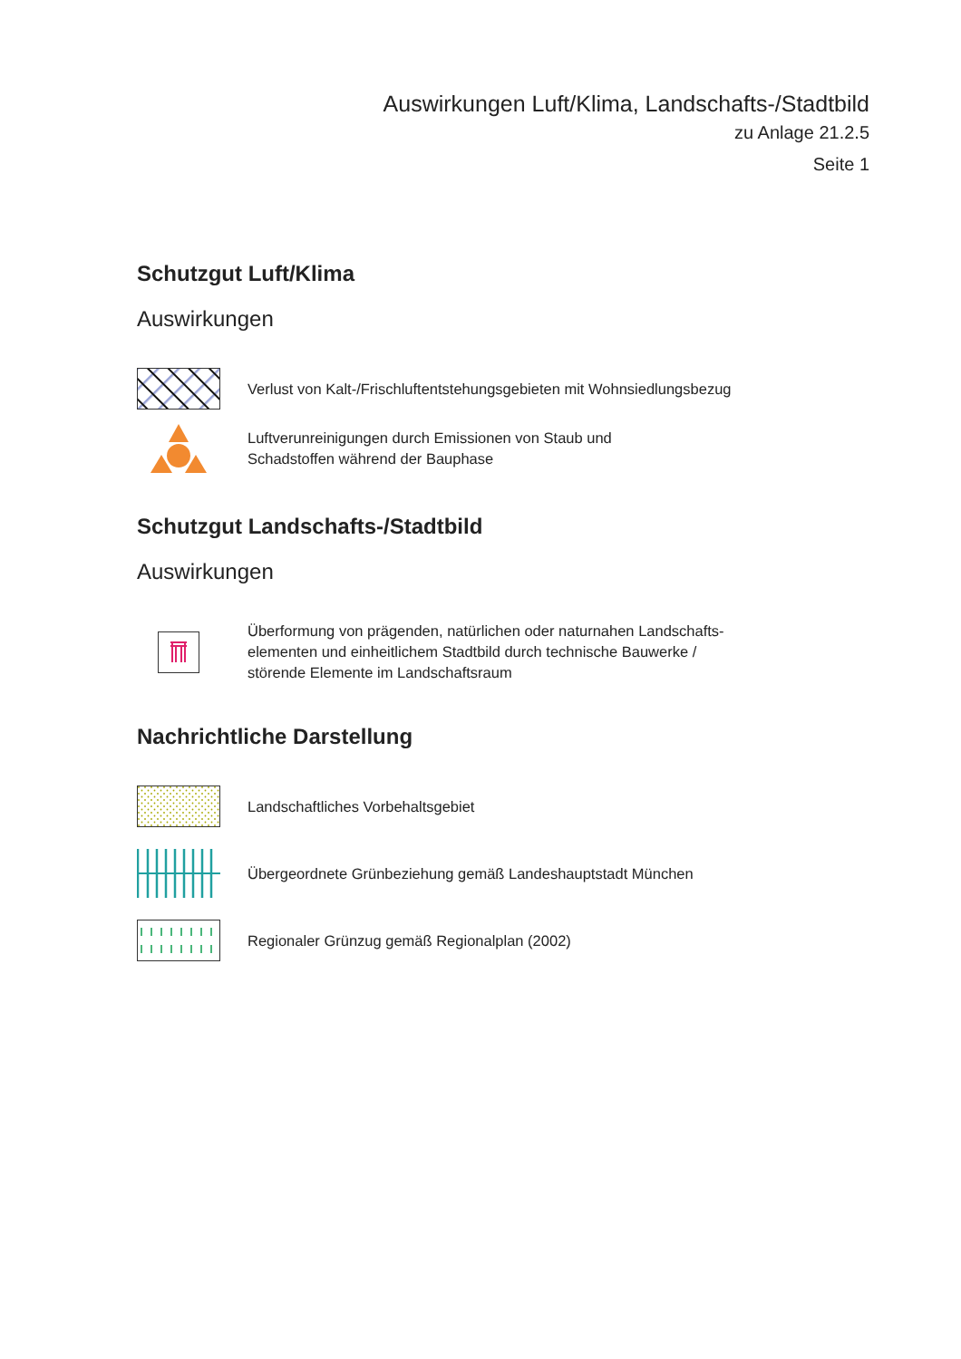Auswirkungen Luft/Klima, Landschafts-/Stadtbild
zu Anlage 21.2.5
Seite 1
Schutzgut Luft/Klima
Auswirkungen
Verlust von Kalt-/Frischluftentstehungsgebieten mit Wohnsiedlungsbezug
Luftverunreinigungen durch Emissionen von Staub und
Schadstoffen während der Bauphase
Schutzgut Landschafts-/Stadtbild
Auswirkungen
Überformung von prägenden, natürlichen oder naturnahen Landschafts-
elementen und einheitlichem Stadtbild durch technische Bauwerke /
störende Elemente im Landschaftsraum
Nachrichtliche Darstellung
Landschaftliches Vorbehaltsgebiet
Übergeordnete Grünbeziehung gemäß Landeshauptstadt München
Regionaler Grünzug gemäß Regionalplan (2002)